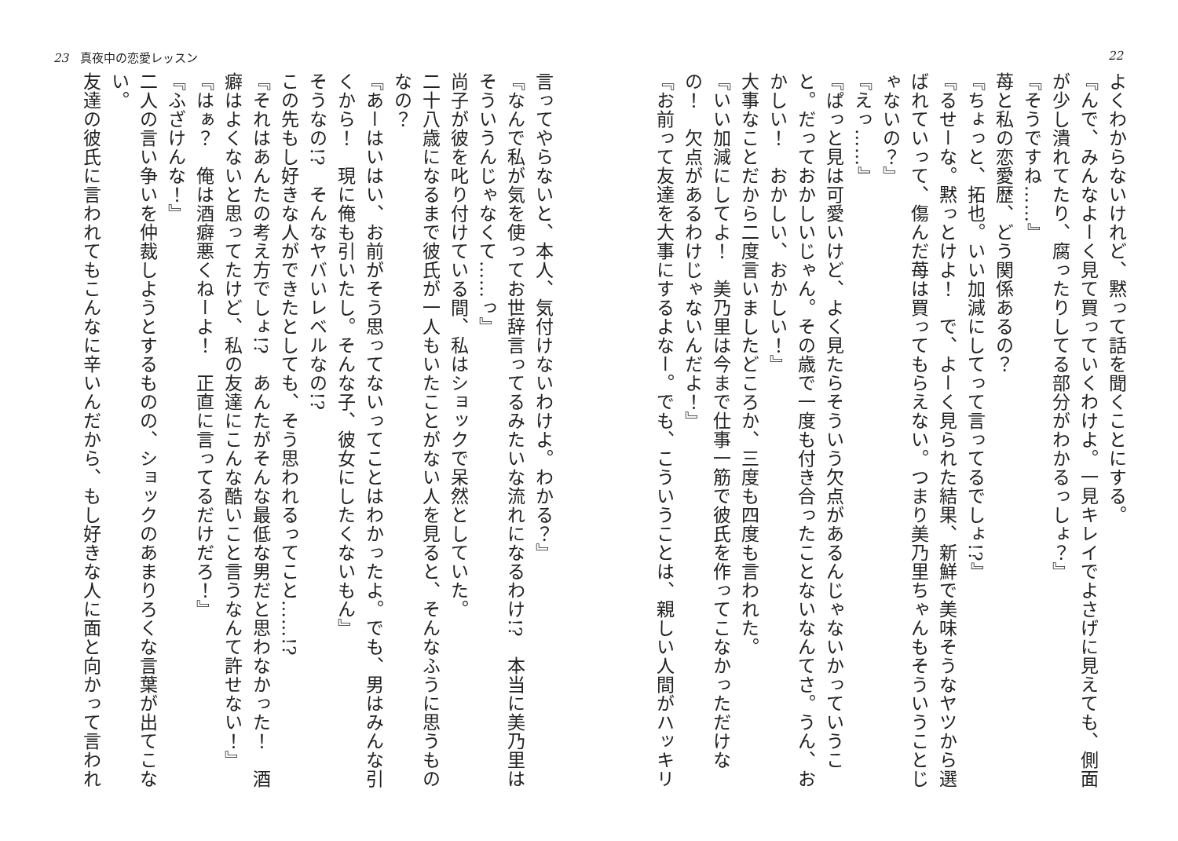23　真夜中の恋愛レッスン 22
よくわからないけれど、黙って話を聞くことにする。
『んで、みんなよーく見て買っていくわけよ。一見キレイでよさげに見えても、側面が少し潰れてたり、腐ったりしてる部分がわかるっしょ？』
『そうですね……』
苺と私の恋愛歴、どう関係あるの？
『ちょっと、拓也。いい加減にしてって言ってるでしょ!?』
『るせーな。黙っとけよ！　で、よーく見られた結果、新鮮で美味そうなヤツから選ばれていって、傷んだ苺は買ってもらえない。つまり美乃里ちゃんもそういうことじゃないの？』
『えっ……』
『ぱっと見は可愛いけど、よく見たらそういう欠点があるんじゃないかっていうこと。だっておかしいじゃん。その歳で一度も付き合ったことないなんてさ。うん、おかしい！　おかしい、おかしい！』
大事なことだから二度言いましたどころか、三度も四度も言われた。
『いい加減にしてよ！　美乃里は今まで仕事一筋で彼氏を作ってこなかっただけなの！　欠点があるわけじゃないんだよ！』
『お前って友達を大事にするよなー。でも、こういうことは、親しい人間がハッキリ
言ってやらないと、本人、気付けないわけよ。わかる？』
『なんで私が気を使ってお世辞言ってるみたいな流れになるわけ!?　本当に美乃里はそういうんじゃなくて……っ』
尚子が彼を叱り付けている間、私はショックで呆然としていた。
二十八歳になるまで彼氏が一人もいたことがない人を見ると、そんなふうに思うものなの？
『あーはいはい、お前がそう思ってないってことはわかったよ。でも、男はみんな引くから！　現に俺も引いたし。そんな子、彼女にしたくないもん』
そうなの!?　そんなヤバいレベルなの!?
この先もし好きな人ができたとしても、そう思われるってこと……!?
『それはあんたの考え方でしょ!?　あんたがそんな最低な男だと思わなかった！　酒癖はよくないと思ってたけど、私の友達にこんな酷いこと言うなんて許せない！』
『はぁ？　俺は酒癖悪くねーよ！　正直に言ってるだけだろ！』
『ふざけんな！』
二人の言い争いを仲裁しようとするものの、ショックのあまりろくな言葉が出てこない。
友達の彼氏に言われてもこんなに辛いんだから、もし好きな人に面と向かって言われ